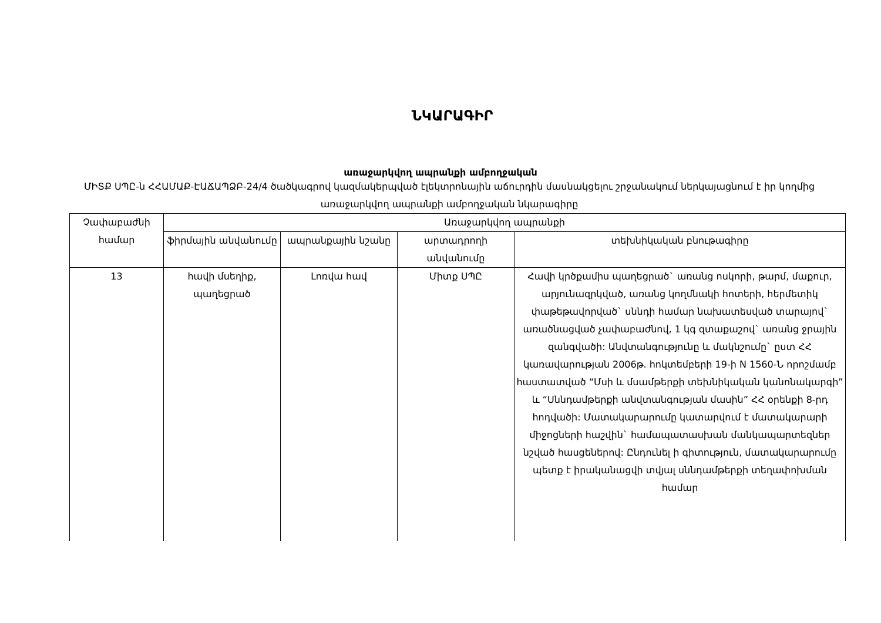ՆԿԱՐԱԳԻՐ
առաջարկվող ապրանքի ամբողջական
ՄԻՏՔ ՍՊԸ-ն ՀՀԱՄԱՔ-ԷԱՃԱՊՁԲ-24/4 ծածկագրով կազմակերպված էլեկտրոնային աճուրդին մասնակցելու շրջանակում ներկայացնում է իր կողմից առաջարկվող ապրանքի ամբողջական նկարագիրը
| Չափաբաժնի համար | Առաջարկվող ապրանքի | | | |
| --- | --- | --- | --- | --- |
| | ֆիրմային անվանումը | ապրանքային նշանը | արտադրողի անվանումը | տեխնիկական բնութագիրը |
| 13 | հավի մսեղիք, պաղեցրած | Լոռվա հավ | Միտք ՍՊԸ | Հավի կրծքամիս պաղեցրած` առանց ոսկորի, թարմ, մաքուր, արյունազրկված, առանց կողմնակի հոտերի, հերմետիկ փաթեթավորված` սննդի համար նախատեսված տարայով` առածնացված չափաբաժնով, 1 կգ զտաքաշով` առանց ջրային զանգվածի: Անվտանգությունը և մակնշումը` ըստ ՀՀ կառավարության 2006թ. հոկտեմբերի 19-ի N 1560-Ն որոշմամբ հաստատված “Մսի և մսամթերքի տեխնիկական կանոնակարգի” և “Սննդամթերքի անվտանգության մասին” ՀՀ օրենքի 8-րդ հոդվածի: Մատակարարումը կատարվում է մատակարարի միջոցների հաշվին` համապատասխան մանկապարտեզներ նշված հասցեներով: Ընդունել ի գիտություն, մատակարարումը պետք է իրականացվի տվյալ սննդամթերքի տեղափոխման համար |